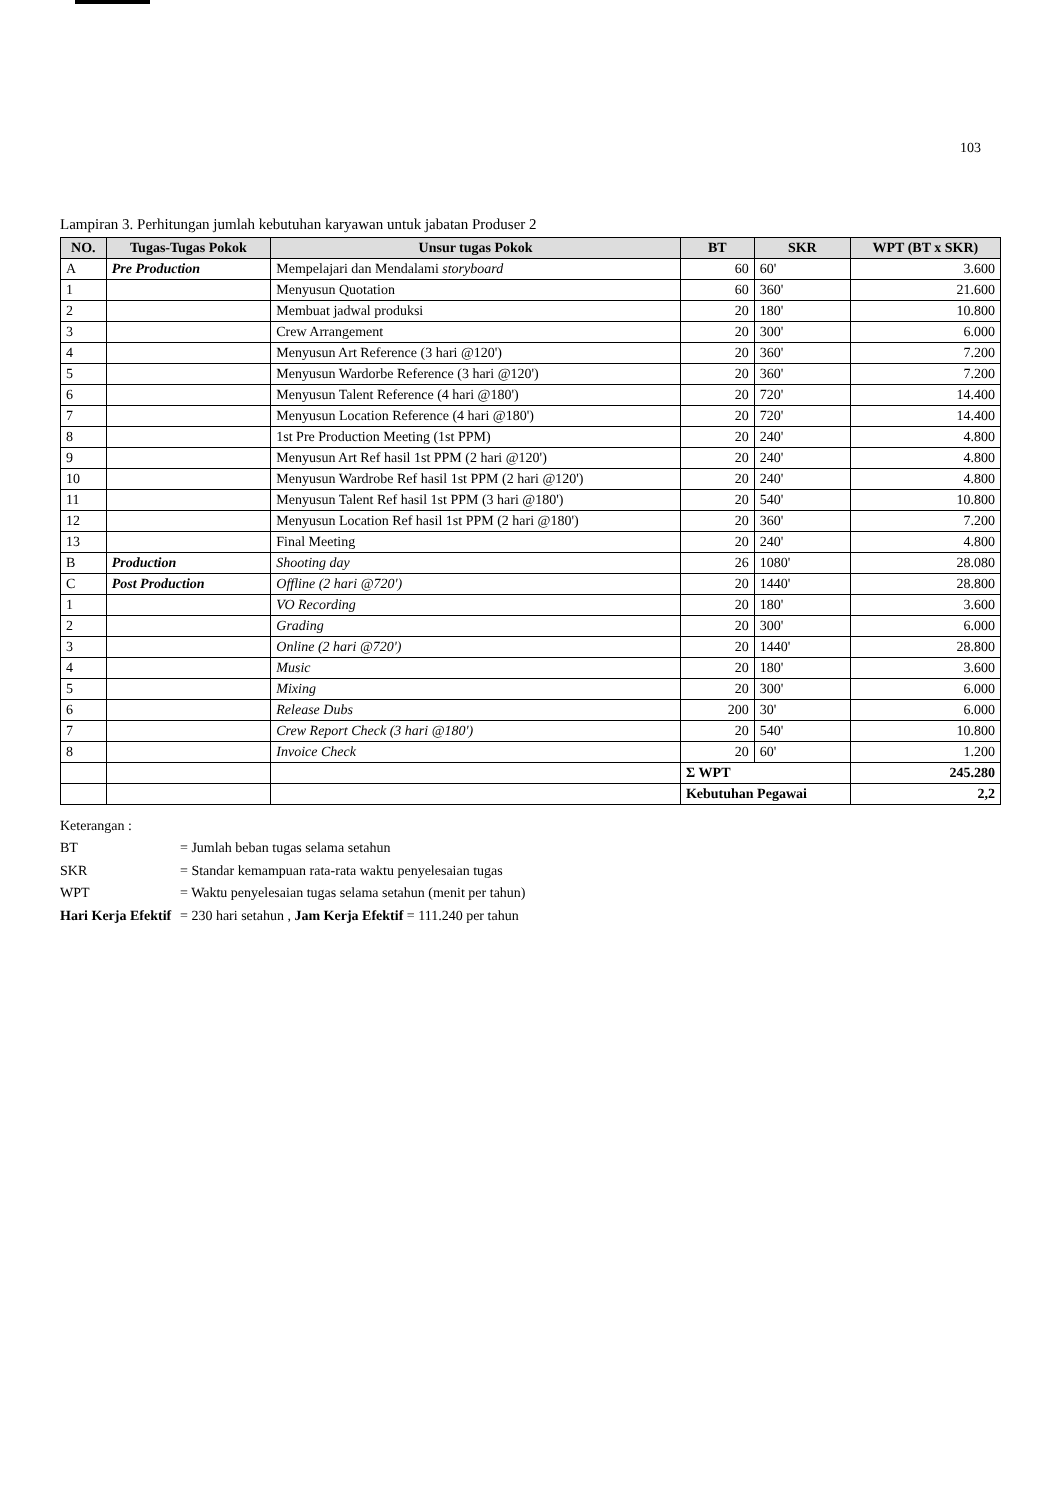103
Lampiran 3. Perhitungan jumlah kebutuhan karyawan untuk jabatan Produser 2
| NO. | Tugas-Tugas Pokok | Unsur tugas Pokok | BT | SKR | WPT (BT x SKR) |
| --- | --- | --- | --- | --- | --- |
| A | Pre Production | Mempelajari dan Mendalami storyboard | 60 | 60' | 3.600 |
| 1 | | Menyusun Quotation | 60 | 360' | 21.600 |
| 2 | | Membuat jadwal produksi | 20 | 180' | 10.800 |
| 3 | | Crew Arrangement | 20 | 300' | 6.000 |
| 4 | | Menyusun Art Reference (3 hari @120') | 20 | 360' | 7.200 |
| 5 | | Menyusun Wardorbe Reference (3 hari @120') | 20 | 360' | 7.200 |
| 6 | | Menyusun Talent Reference (4 hari @180') | 20 | 720' | 14.400 |
| 7 | | Menyusun Location Reference (4 hari @180') | 20 | 720' | 14.400 |
| 8 | | 1st Pre Production Meeting (1st PPM) | 20 | 240' | 4.800 |
| 9 | | Menyusun Art Ref hasil 1st PPM (2 hari @120') | 20 | 240' | 4.800 |
| 10 | | Menyusun Wardrobe Ref hasil 1st PPM (2 hari @120') | 20 | 240' | 4.800 |
| 11 | | Menyusun Talent Ref hasil 1st PPM (3 hari @180') | 20 | 540' | 10.800 |
| 12 | | Menyusun Location Ref hasil 1st PPM (2 hari @180') | 20 | 360' | 7.200 |
| 13 | | Final Meeting | 20 | 240' | 4.800 |
| B | Production | Shooting day | 26 | 1080' | 28.080 |
| C | Post Production | Offline (2 hari @720') | 20 | 1440' | 28.800 |
| 1 | | VO Recording | 20 | 180' | 3.600 |
| 2 | | Grading | 20 | 300' | 6.000 |
| 3 | | Online (2 hari @720') | 20 | 1440' | 28.800 |
| 4 | | Music | 20 | 180' | 3.600 |
| 5 | | Mixing | 20 | 300' | 6.000 |
| 6 | | Release Dubs | 200 | 30' | 6.000 |
| 7 | | Crew Report Check (3 hari @180') | 20 | 540' | 10.800 |
| 8 | | Invoice Check | 20 | 60' | 1.200 |
| | | | Σ WPT | | 245.280 |
| | | | Kebutuhan Pegawai | | 2,2 |
Keterangan :
BT = Jumlah beban tugas selama setahun
SKR = Standar kemampuan rata-rata waktu penyelesaian tugas
WPT = Waktu penyelesaian tugas selama setahun (menit per tahun)
Hari Kerja Efektif = 230 hari setahun , Jam Kerja Efektif = 111.240 per tahun